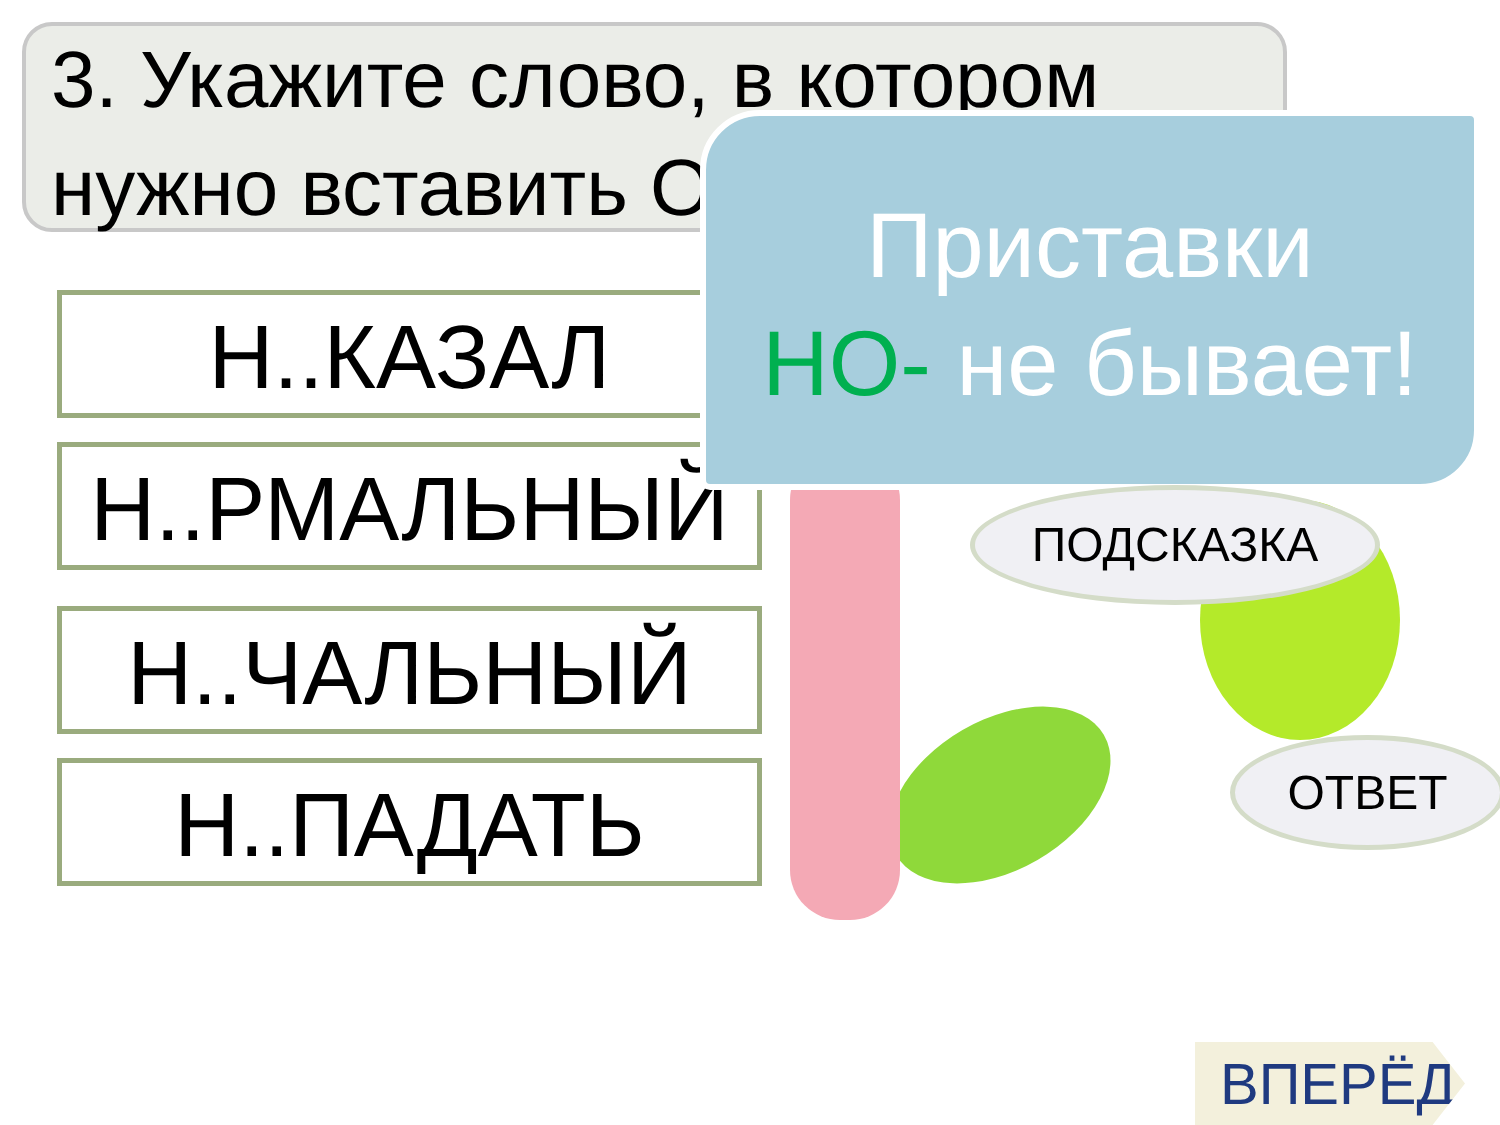3. Укажите слово, в котором нужно вставить О
Н..КАЗАЛ
Н..РМАЛЬНЫЙ
Н..ЧАЛЬНЫЙ
Н..ПАДАТЬ
Приставки
НО- не бывает!
ПОДСКАЗКА
ОТВЕТ
ВПЕРЁД